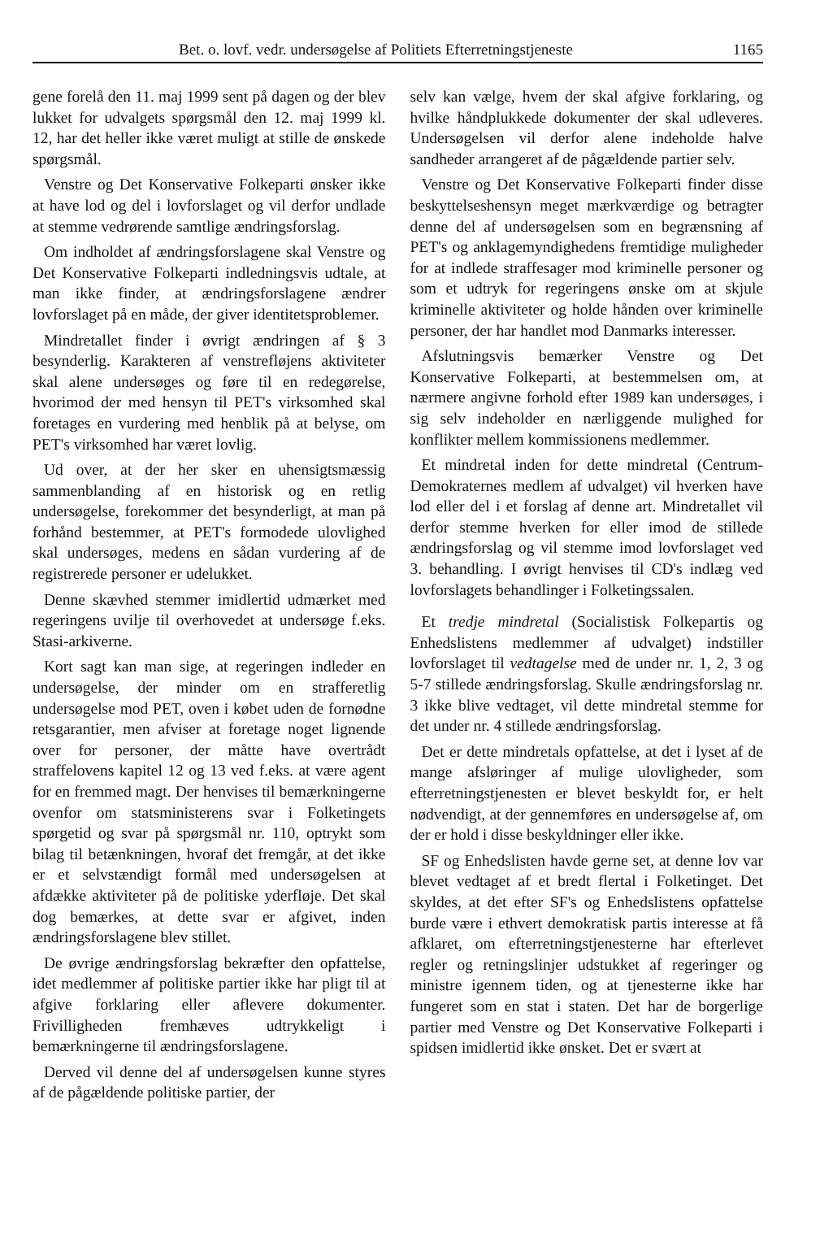Bet. o. lovf. vedr. undersøgelse af Politiets Efterretningstjeneste 1165
gene forelå den 11. maj 1999 sent på dagen og der blev lukket for udvalgets spørgsmål den 12. maj 1999 kl. 12, har det heller ikke været muligt at stille de ønskede spørgsmål.
Venstre og Det Konservative Folkeparti ønsker ikke at have lod og del i lovforslaget og vil derfor undlade at stemme vedrørende samtlige ændringsforslag.
Om indholdet af ændringsforslagene skal Venstre og Det Konservative Folkeparti indledningsvis udtale, at man ikke finder, at ændringsforslagene ændrer lovforslaget på en måde, der giver identitetsproblemer.
Mindretallet finder i øvrigt ændringen af § 3 besynderlig. Karakteren af venstrefløjens aktiviteter skal alene undersøges og føre til en redegørelse, hvorimod der med hensyn til PET's virksomhed skal foretages en vurdering med henblik på at belyse, om PET's virksomhed har været lovlig.
Ud over, at der her sker en uhensigtsmæssig sammenblanding af en historisk og en retlig undersøgelse, forekommer det besynderligt, at man på forhånd bestemmer, at PET's formodede ulovlighed skal undersøges, medens en sådan vurdering af de registrerede personer er udelukket.
Denne skævhed stemmer imidlertid udmærket med regeringens uvilje til overhovedet at undersøge f.eks. Stasi-arkiverne.
Kort sagt kan man sige, at regeringen indleder en undersøgelse, der minder om en strafferetlig undersøgelse mod PET, oven i købet uden de fornødne retsgarantier, men afviser at foretage noget lignende over for personer, der måtte have overtrådt straffelovens kapitel 12 og 13 ved f.eks. at være agent for en fremmed magt. Der henvises til bemærkningerne ovenfor om statsministerens svar i Folketingets spørgetid og svar på spørgsmål nr. 110, optrykt som bilag til betænkningen, hvoraf det fremgår, at det ikke er et selvstændigt formål med undersøgelsen at afdække aktiviteter på de politiske yderfløje. Det skal dog bemærkes, at dette svar er afgivet, inden ændringsforslagene blev stillet.
De øvrige ændringsforslag bekræfter den opfattelse, idet medlemmer af politiske partier ikke har pligt til at afgive forklaring eller aflevere dokumenter. Frivilligheden fremhæves udtrykkeligt i bemærkningerne til ændringsforslagene.
Derved vil denne del af undersøgelsen kunne styres af de pågældende politiske partier, der
selv kan vælge, hvem der skal afgive forklaring, og hvilke håndplukkede dokumenter der skal udleveres. Undersøgelsen vil derfor alene indeholde halve sandheder arrangeret af de pågældende partier selv.
Venstre og Det Konservative Folkeparti finder disse beskyttelseshensyn meget mærkværdige og betragter denne del af undersøgelsen som en begrænsning af PET's og anklagemyndighedens fremtidige muligheder for at indlede straffesager mod kriminelle personer og som et udtryk for regeringens ønske om at skjule kriminelle aktiviteter og holde hånden over kriminelle personer, der har handlet mod Danmarks interesser.
Afslutningsvis bemærker Venstre og Det Konservative Folkeparti, at bestemmelsen om, at nærmere angivne forhold efter 1989 kan undersøges, i sig selv indeholder en nærliggende mulighed for konflikter mellem kommissionens medlemmer.
Et mindretal inden for dette mindretal (Centrum-Demokraternes medlem af udvalget) vil hverken have lod eller del i et forslag af denne art. Mindretallet vil derfor stemme hverken for eller imod de stillede ændringsforslag og vil stemme imod lovforslaget ved 3. behandling. I øvrigt henvises til CD's indlæg ved lovforslagets behandlinger i Folketingssalen.
Et tredje mindretal (Socialistisk Folkepartis og Enhedslistens medlemmer af udvalget) indstiller lovforslaget til vedtagelse med de under nr. 1, 2, 3 og 5-7 stillede ændringsforslag. Skulle ændringsforslag nr. 3 ikke blive vedtaget, vil dette mindretal stemme for det under nr. 4 stillede ændringsforslag.
Det er dette mindretals opfattelse, at det i lyset af de mange afsløringer af mulige ulovligheder, som efterretningstjenesten er blevet beskyldt for, er helt nødvendigt, at der gennemføres en undersøgelse af, om der er hold i disse beskyldninger eller ikke.
SF og Enhedslisten havde gerne set, at denne lov var blevet vedtaget af et bredt flertal i Folketinget. Det skyldes, at det efter SF's og Enhedslistens opfattelse burde være i ethvert demokratisk partis interesse at få afklaret, om efterretningstjenesterne har efterlevet regler og retningslinjer udstukket af regeringer og ministre igennem tiden, og at tjenesterne ikke har fungeret som en stat i staten. Det har de borgerlige partier med Venstre og Det Konservative Folkeparti i spidsen imidlertid ikke ønsket. Det er svært at